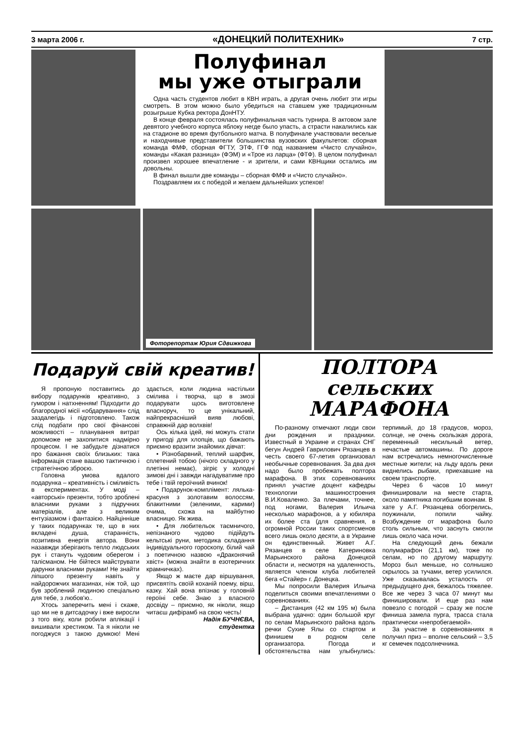3 марта 2006 г. «ДОНЕЦКИЙ ПОЛИТЕХНИК» 7 стр.
Полуфинал
мы уже отыграли
Одна часть студентов любит в КВН играть, а другая очень любит эти игры смотреть. В этом можно было убедиться на ставшем уже традиционным розыгрыше Кубка ректора ДонНТУ.
В конце февраля состоялась полуфинальная часть турнира. В актовом зале девятого учебного корпуса яблоку негде было упасть, а страсти накалились как на стадионе во время футбольного матча. В полуфинале участвовали веселые и находчивые представители большинства вузовских факультетов: сборная команда ФМФ, сборная ФГТУ, ЭТФ, ГГФ под названием «Чисто случайно», команды «Какая разница» (ФЭМ) и «Трое из ларца» (ФТФ). В целом полуфинал произвел хорошее впечатление - и зрители, и сами КВНщики остались им довольны.
В финал вышли две команды – сборная ФМФ и «Чисто случайно».
Поздравляем их с победой и желаем дальнейших успехов!
Фоторепортаж Юрия Сдвижкова
Подаруй свій креатив!
Я пропоную поставитись до вибору подарунків креативно, з гумором і натхненням! Підходити до благородної місії «обдарування» слід заздалегідь і підготовлено. Також слід подбати про свої фінансові можливості – планування витрат допоможе не захопитися надмірно процесом. І не забудьте дізнатися про бажання своїх близьких: така інформація стане вашою тактичною і стратегічною зброєю.
Головна умова вдалого подарунка – креативність і сміливість в експериментах. У моді – «авторські» презенти, тобто зроблені власними руками з підручних матеріалів, але з великим ентузіазмом і фантазією. Найцінніше у таких подарунках те, що в них вкладені душа, старанність, позитивна енергія автора. Вони назавжди зберігають тепло людських рук і стануть чудовим оберегом і талісманом. Не бійтеся майструвати дарунки власними руками! Не знайти ліпшого презенту навіть у найдорожчих магазинах, ніж той, що був зроблений людиною спеціально для тебе, з любов'ю..
Хтось заперечить мені і скаже, що ми не в дитсадочку і вже виросли з того віку, коли робили аплікації і вишивали хрестиком. Та я ніколи не погоджуся з такою думкою! Мені здається, коли людина настільки смілива і творча, що в змозі подарувати щось виготовлене власноруч, то це унікальний, найпрекрасніший вияв любові, справжній дар волхвів!
Ось кілька ідей, які можуть стати у пригоді для хлопців, що бажають приємно вразити знайомих дівчат:
• Різнобарвний, теплий шарфик, сплетений тобою (нічого складного у плетінні немає), зігріє у холодні зимові дні і завжди нагадуватиме про тебе і твій героїчний вчинок!
• Подарунок-комплімент: лялька-красуня з золотавим волоссям, блакитними (зеленими, карими) очима, схожа на майбутню власницю. Як жива.
• Для любительок таємничого, непізнаного чудово підійдуть кельтські руни, методика складання індивідуального гороскопу, білий чай з поетичною назвою «Драконячий хвіст» (можна знайти в езотеричних крамничках).
Якщо ж маєте дар віршування, присвятіть своїй коханій поему, вірш, казку. Хай вона впізнає у головній героїні себе. Знаю з власного досвіду – приємно, як ніколи, якщо читаєш дифірамб на свою честь!
Надія БУЧНЄВА,
студентка
ПОЛТОРА сельских
МАРАФОНА
По-разному отмечают люди свои дни рождения и праздники. Известный в Украине и странах СНГ бегун Андрей Гаврилович Рязанцев в честь своего 67-летия организовал необычные соревнования. За два дня надо было пробежать полтора марафона. В этих соревнованиях принял участие доцент кафедры технологии машиностроения В.И.Коваленко. За плечами, точнее, под ногами, Валерия Ильича несколько марафонов, а у юбиляра их более ста (для сравнения, в огромной России таких спортсменов всего лишь около десяти, а в Украине он единственный. Живет А.Г. Рязанцев в селе Катериновка Марьинского района Донецкой области и, несмотря на удаленность, является членом клуба любителей бега «Стайер» г. Донецка.
Мы попросили Валерия Ильича поделиться своими впечатлениями о соревнованиях.
– Дистанция (42 км 195 м) была выбрана удачно: один большой круг по селам Марьинского района вдоль речки Сухие Ялы со стартом и финишем в родном селе организатора. Погода и обстоятельства нам улыбнулись: терпимый, до 18 градусов, мороз, солнце, не очень скользкая дорога, переменный несильный ветер, нечастые автомашины. По дороге нам встречались немногочисленные местные жители; на льду вдоль реки виднелись рыбаки, приехавшие на своем транспорте.
Через 6 часов 10 минут финишировали на месте старта, около памятника погибшим воинам. В хате у А.Г. Рязанцева обогрелись, поужинали, попили чайку. Возбуждение от марафона было столь сильным, что заснуть смогли лишь около часа ночи.
На следующий день бежали полумарафон (21,1 км), тоже по селам, но по другому маршруту. Мороз был меньше, но солнышко скрылось за тучами, ветер усилился. Уже сказывалась усталость от предыдущего дня, бежалось тяжелее. Все же через 3 часа 07 минут мы финишировали. И еще раз нам повезло с погодой – сразу же после финиша замела пурга, трасса стала практически «непробегаемой».
За участие в соревнованиях я получил приз – вполне сельский – 3,5 кг семечек подсолнечника.